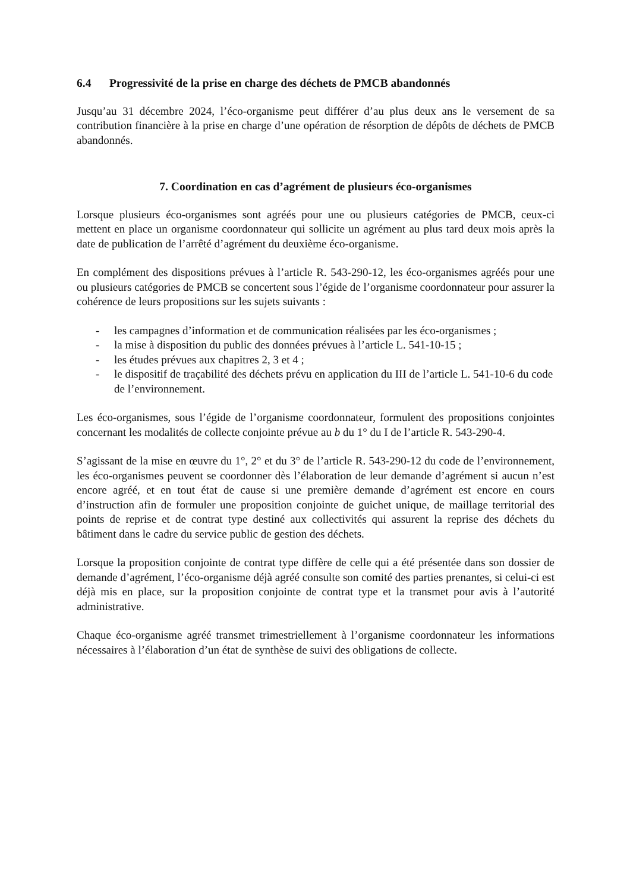6.4 Progressivité de la prise en charge des déchets de PMCB abandonnés
Jusqu’au 31 décembre 2024, l’éco-organisme peut différer d’au plus deux ans le versement de sa contribution financière à la prise en charge d’une opération de résorption de dépôts de déchets de PMCB abandonnés.
7. Coordination en cas d’agrément de plusieurs éco-organismes
Lorsque plusieurs éco-organismes sont agréés pour une ou plusieurs catégories de PMCB, ceux-ci mettent en place un organisme coordonnateur qui sollicite un agrément au plus tard deux mois après la date de publication de l’arrêté d’agrément du deuxième éco-organisme.
En complément des dispositions prévues à l’article R. 543-290-12, les éco-organismes agréés pour une ou plusieurs catégories de PMCB se concertent sous l’égide de l’organisme coordonnateur pour assurer la cohérence de leurs propositions sur les sujets suivants :
- les campagnes d’information et de communication réalisées par les éco-organismes ;
- la mise à disposition du public des données prévues à l’article L. 541-10-15 ;
- les études prévues aux chapitres 2, 3 et 4 ;
- le dispositif de traçabilité des déchets prévu en application du III de l’article L. 541-10-6 du code de l’environnement.
Les éco-organismes, sous l’égide de l’organisme coordonnateur, formulent des propositions conjointes concernant les modalités de collecte conjointe prévue au b du 1° du I de l’article R. 543-290-4.
S’agissant de la mise en œuvre du 1°, 2° et du 3° de l’article R. 543-290-12 du code de l’environnement, les éco-organismes peuvent se coordonner dès l’élaboration de leur demande d’agrément si aucun n’est encore agréé, et en tout état de cause si une première demande d’agrément est encore en cours d’instruction afin de formuler une proposition conjointe de guichet unique, de maillage territorial des points de reprise et de contrat type destiné aux collectivités qui assurent la reprise des déchets du bâtiment dans le cadre du service public de gestion des déchets.
Lorsque la proposition conjointe de contrat type diffère de celle qui a été présentée dans son dossier de demande d’agrément, l’éco-organisme déjà agréé consulte son comité des parties prenantes, si celui-ci est déjà mis en place, sur la proposition conjointe de contrat type et la transmet pour avis à l’autorité administrative.
Chaque éco-organisme agréé transmet trimestriellement à l’organisme coordonnateur les informations nécessaires à l’élaboration d’un état de synthèse de suivi des obligations de collecte.